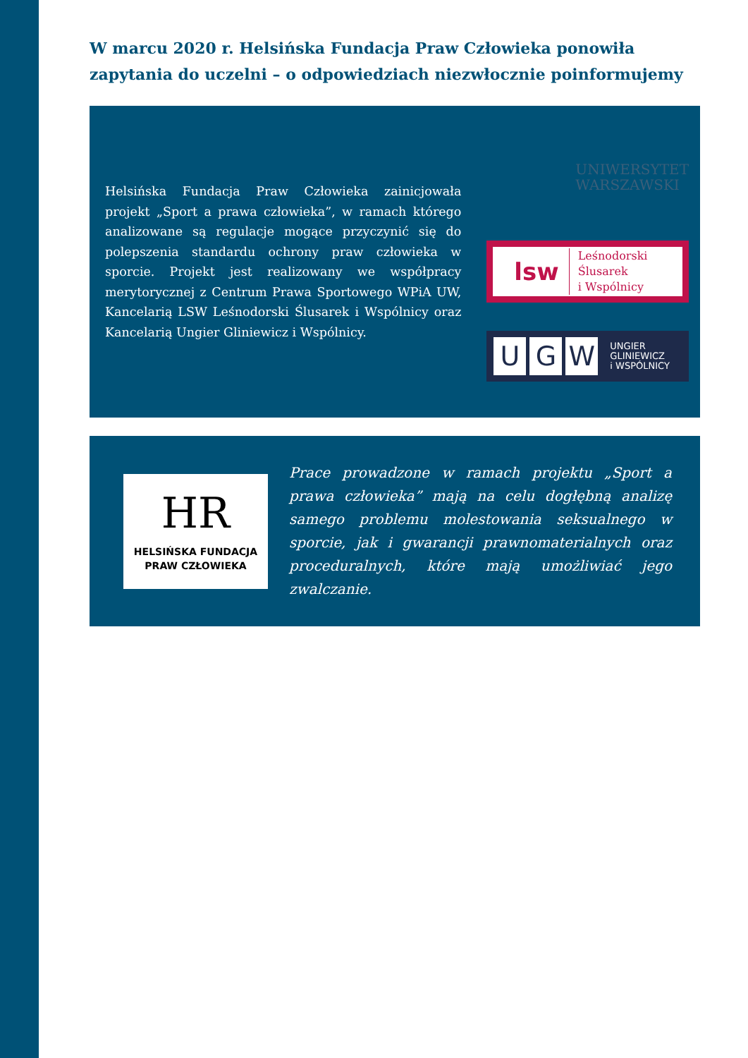W marcu 2020 r. Helsińska Fundacja Praw Człowieka ponowiła zapytania do uczelni – o odpowiedziach niezwłocznie poinformujemy
Helsińska Fundacja Praw Człowieka zainicjowała projekt „Sport a prawa człowieka”, w ramach którego analizowane są regulacje mogące przyczynić się do polepszenia standardu ochrony praw człowieka w sporcie. Projekt jest realizowany we współpracy merytorycznej z Centrum Prawa Sportowego WPiA UW, Kancelarią LSW Leśnodorski Ślusarek i Wspólnicy oraz Kancelarią Ungier Gliniewicz i Wspólnicy.
UNIWERSYTET
WARSZAWSKI
lsw Leśnodorski
Ślusarek
i Wspólnicy
U G W UNGIER
GLINIEWICZ
i WSPÓLNICY
HR
HELSIŃSKA FUNDACJA
PRAW CZŁOWIEKA
Prace prowadzone w ramach projektu „Sport a prawa człowieka” mają na celu dogłębną analizę samego problemu molestowania seksualnego w sporcie, jak i gwarancji prawnomaterialnych oraz procedural­nych, które mają umożliwiać jego zwalczanie.